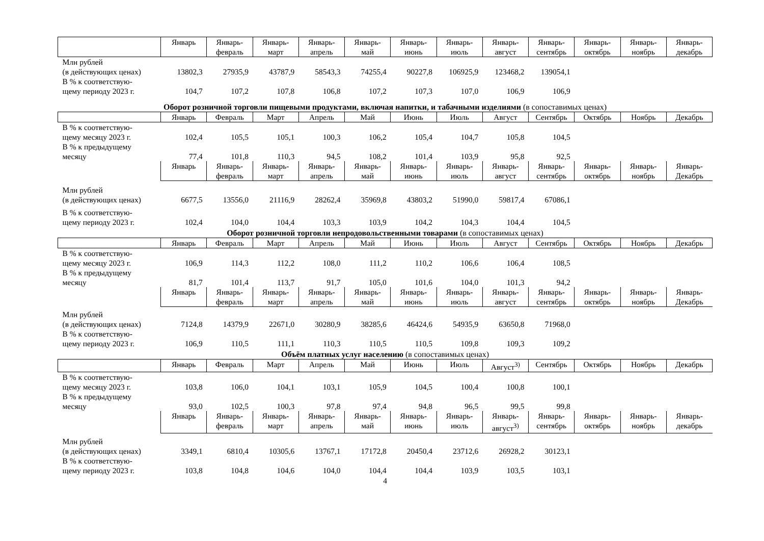| | Январь | Январь- февраль | Январь- март | Январь- апрель | Январь- май | Январь- июнь | Январь- июль | Январь- август | Январь- сентябрь | Январь- октябрь | Январь- ноябрь | Январь- декабрь |
| --- | --- | --- | --- | --- | --- | --- | --- | --- | --- | --- | --- | --- |
| Млн рублей (в действующих ценах) | 13802,3 | 27935,9 | 43787,9 | 58543,3 | 74255,4 | 90227,8 | 106925,9 | 123468,2 | 139054,1 | | | |
| В % к соответствую- щему периоду 2023 г. | 104,7 | 107,2 | 107,8 | 106,8 | 107,2 | 107,3 | 107,0 | 106,9 | 106,9 | | | |
Оборот розничной торговли пищевыми продуктами, включая напитки, и табачными изделиями (в сопоставимых ценах)
| | Январь | Февраль | Март | Апрель | Май | Июнь | Июль | Август | Сентябрь | Октябрь | Ноябрь | Декабрь |
| --- | --- | --- | --- | --- | --- | --- | --- | --- | --- | --- | --- | --- |
| В % к соответствую- щему месяцу 2023 г. | 102,4 | 105,5 | 105,1 | 100,3 | 106,2 | 105,4 | 104,7 | 105,8 | 104,5 | | | |
| В % к предыдущему месяцу | 77,4 | 101,8 | 110,3 | 94,5 | 108,2 | 101,4 | 103,9 | 95,8 | 92,5 | | | |
| | Январь | Январь- февраль | Январь- март | Январь- апрель | Январь- май | Январь- июнь | Январь- июль | Январь- август | Январь- сентябрь | Январь- октябрь | Январь- ноябрь | Январь- Декабрь |
| Млн рублей (в действующих ценах) | 6677,5 | 13556,0 | 21116,9 | 28262,4 | 35969,8 | 43803,2 | 51990,0 | 59817,4 | 67086,1 | | | |
| В % к соответствую- щему периоду 2023 г. | 102,4 | 104,0 | 104,4 | 103,3 | 103,9 | 104,2 | 104,3 | 104,4 | 104,5 | | | |
Оборот розничной торговли непродовольственными товарами (в сопоставимых ценах)
| | Январь | Февраль | Март | Апрель | Май | Июнь | Июль | Август | Сентябрь | Октябрь | Ноябрь | Декабрь |
| --- | --- | --- | --- | --- | --- | --- | --- | --- | --- | --- | --- | --- |
| В % к соответствую- щему месяцу 2023 г. | 106,9 | 114,3 | 112,2 | 108,0 | 111,2 | 110,2 | 106,6 | 106,4 | 108,5 | | | |
| В % к предыдущему месяцу | 81,7 | 101,4 | 113,7 | 91,7 | 105,0 | 101,6 | 104,0 | 101,3 | 94,2 | | | |
| | Январь | Январь- февраль | Январь- март | Январь- апрель | Январь- май | Январь- июнь | Январь- июль | Январь- август | Январь- сентябрь | Январь- октябрь | Январь- ноябрь | Январь- Декабрь |
| Млн рублей (в действующих ценах) | 7124,8 | 14379,9 | 22671,0 | 30280,9 | 38285,6 | 46424,6 | 54935,9 | 63650,8 | 71968,0 | | | |
| В % к соответствую- щему периоду 2023 г. | 106,9 | 110,5 | 111,1 | 110,3 | 110,5 | 110,5 | 109,8 | 109,3 | 109,2 | | | |
Объём платных услуг населению (в сопоставимых ценах)
| | Январь | Февраль | Март | Апрель | Май | Июнь | Июль | Август<sup>3)</sup> | Сентябрь | Октябрь | Ноябрь | Декабрь |
| --- | --- | --- | --- | --- | --- | --- | --- | --- | --- | --- | --- | --- |
| В % к соответствую- щему месяцу 2023 г. | 103,8 | 106,0 | 104,1 | 103,1 | 105,9 | 104,5 | 100,4 | 100,8 | 100,1 | | | |
| В % к предыдущему месяцу | 93,0 | 102,5 | 100,3 | 97,8 | 97,4 | 94,8 | 96,5 | 99,5 | 99,8 | | | |
| | Январь | Январь- февраль | Январь- март | Январь- апрель | Январь- май | Январь- июнь | Январь- июль | Январь- август<sup>3)</sup> | Январь- сентябрь | Январь- октябрь | Январь- ноябрь | Январь- декабрь |
| Млн рублей (в действующих ценах) | 3349,1 | 6810,4 | 10305,6 | 13767,1 | 17172,8 | 20450,4 | 23712,6 | 26928,2 | 30123,1 | | | |
| В % к соответствую- щему периоду 2023 г. | 103,8 | 104,8 | 104,6 | 104,0 | 104,4 | 104,4 | 103,9 | 103,5 | 103,1 | | | |
4